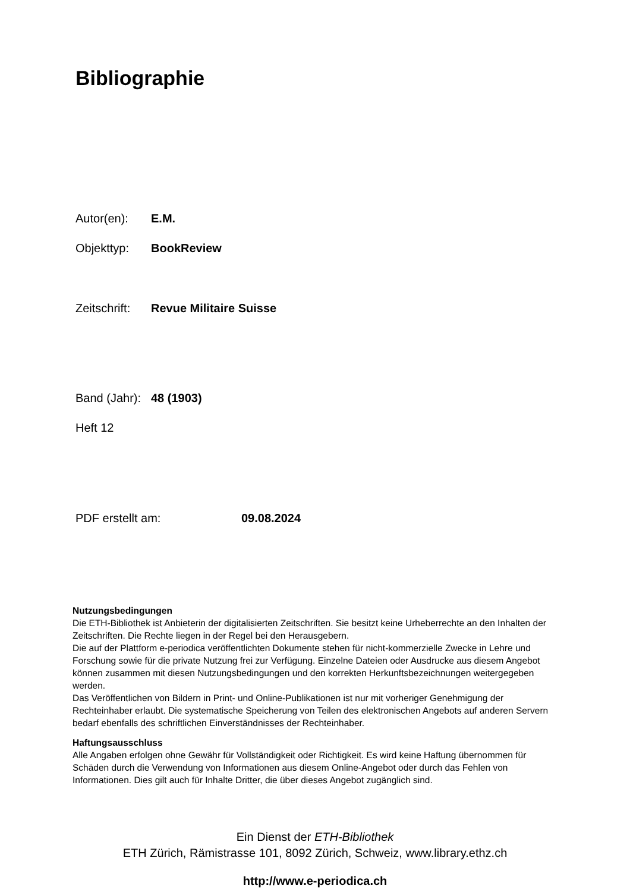Bibliographie
Autor(en): E.M.
Objekttyp: BookReview
Zeitschrift: Revue Militaire Suisse
Band (Jahr): 48 (1903)
Heft 12
PDF erstellt am: 09.08.2024
Nutzungsbedingungen
Die ETH-Bibliothek ist Anbieterin der digitalisierten Zeitschriften. Sie besitzt keine Urheberrechte an den Inhalten der Zeitschriften. Die Rechte liegen in der Regel bei den Herausgebern.
Die auf der Plattform e-periodica veröffentlichten Dokumente stehen für nicht-kommerzielle Zwecke in Lehre und Forschung sowie für die private Nutzung frei zur Verfügung. Einzelne Dateien oder Ausdrucke aus diesem Angebot können zusammen mit diesen Nutzungsbedingungen und den korrekten Herkunftsbezeichnungen weitergegeben werden.
Das Veröffentlichen von Bildern in Print- und Online-Publikationen ist nur mit vorheriger Genehmigung der Rechteinhaber erlaubt. Die systematische Speicherung von Teilen des elektronischen Angebots auf anderen Servern bedarf ebenfalls des schriftlichen Einverständnisses der Rechteinhaber.
Haftungsausschluss
Alle Angaben erfolgen ohne Gewähr für Vollständigkeit oder Richtigkeit. Es wird keine Haftung übernommen für Schäden durch die Verwendung von Informationen aus diesem Online-Angebot oder durch das Fehlen von Informationen. Dies gilt auch für Inhalte Dritter, die über dieses Angebot zugänglich sind.
Ein Dienst der ETH-Bibliothek
ETH Zürich, Rämistrasse 101, 8092 Zürich, Schweiz, www.library.ethz.ch
http://www.e-periodica.ch